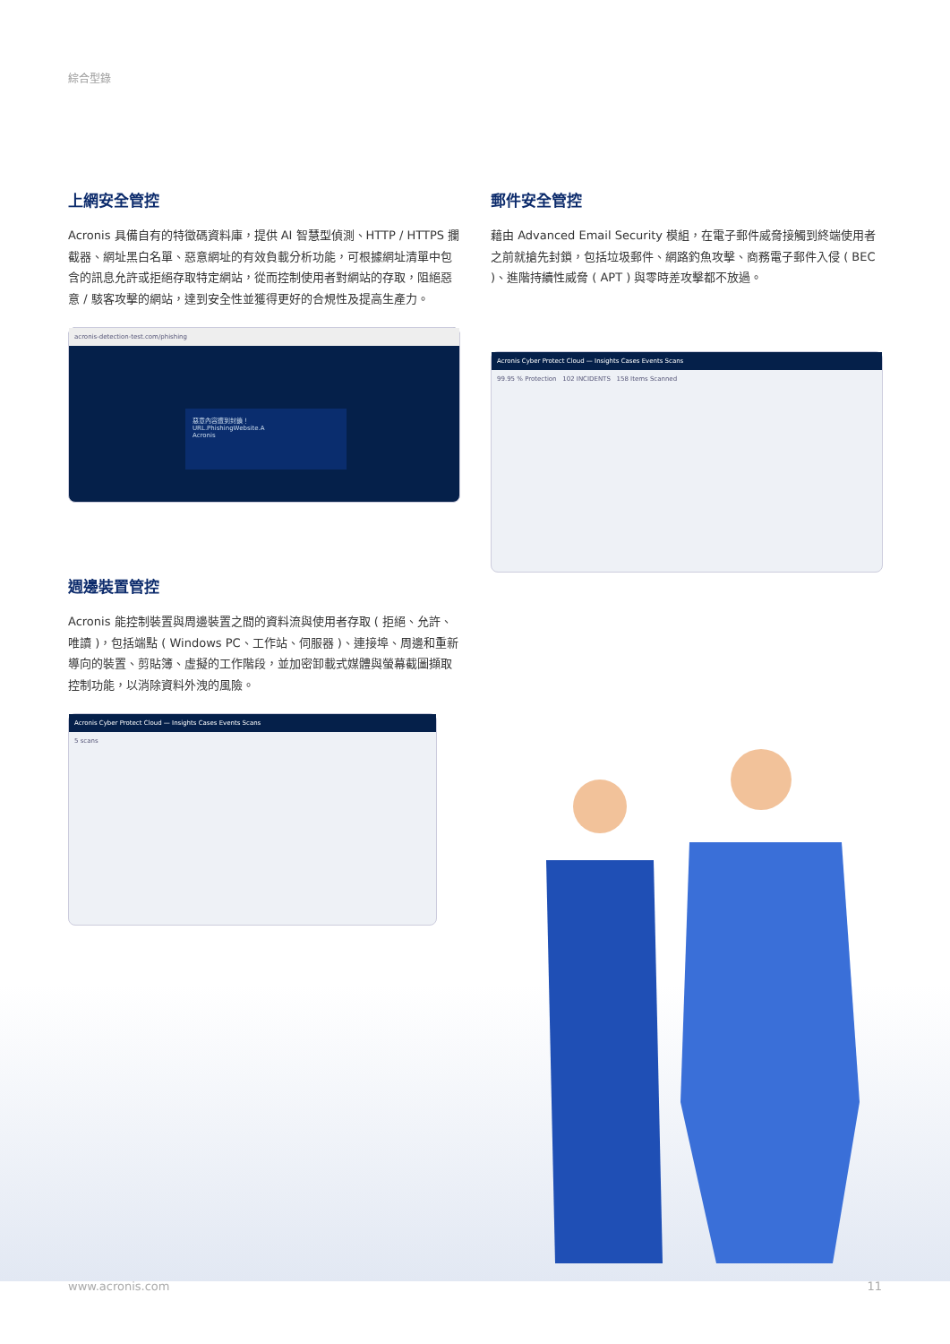綜合型錄
上網安全管控
Acronis 具備自有的特徵碼資料庫，提供 AI 智慧型偵測、HTTP / HTTPS 攔截器、網址黑白名單、惡意網址的有效負載分析功能，可根據網址清單中包含的訊息允許或拒絕存取特定網站，從而控制使用者對網站的存取，阻絕惡意 / 駭客攻擊的網站，達到安全性並獲得更好的合規性及提高生產力。
acronis-detection-test.com/phishing
惡意內容遭到封鎖！
URL.PhishingWebsite.A
Acronis
週邊裝置管控
Acronis 能控制裝置與周邊裝置之間的資料流與使用者存取 ( 拒絕、允許、唯讀 )，包括端點 ( Windows PC、工作站、伺服器 )、連接埠、周邊和重新導向的裝置、剪貼簿、虛擬的工作階段，並加密卸載式媒體與螢幕截圖擷取控制功能，以消除資料外洩的風險。
Acronis Cyber Protect Cloud — Insights Cases Events Scans
5 scans
郵件安全管控
藉由 Advanced Email Security 模組，在電子郵件威脅接觸到終端使用者之前就搶先封鎖，包括垃圾郵件、網路釣魚攻擊、商務電子郵件入侵 ( BEC )、進階持續性威脅 ( APT ) 與零時差攻擊都不放過。
Acronis Cyber Protect Cloud — Insights Cases Events Scans
99.95 % Protection 102 INCIDENTS 158 Items Scanned
www.acronis.com 11